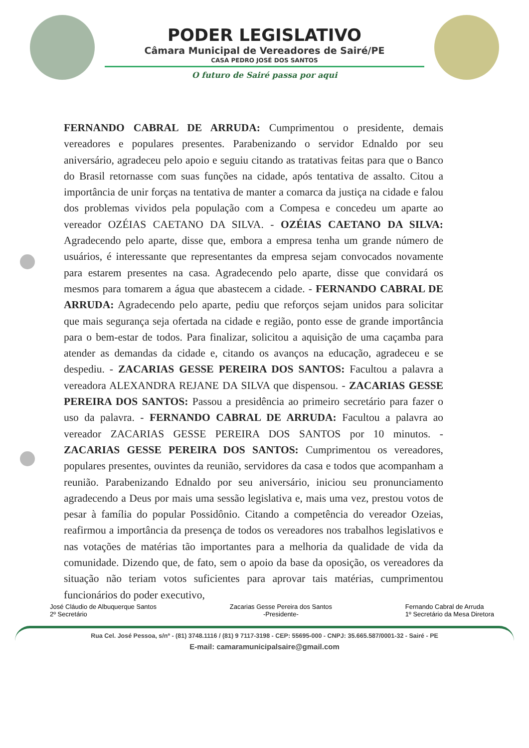PODER LEGISLATIVO
Câmara Municipal de Vereadores de Sairé/PE
CASA PEDRO JOSÉ DOS SANTOS
O futuro de Sairé passa por aqui
FERNANDO CABRAL DE ARRUDA: Cumprimentou o presidente, demais vereadores e populares presentes. Parabenizando o servidor Ednaldo por seu aniversário, agradeceu pelo apoio e seguiu citando as tratativas feitas para que o Banco do Brasil retornasse com suas funções na cidade, após tentativa de assalto. Citou a importância de unir forças na tentativa de manter a comarca da justiça na cidade e falou dos problemas vividos pela população com a Compesa e concedeu um aparte ao vereador OZÉIAS CAETANO DA SILVA. - OZÉIAS CAETANO DA SILVA: Agradecendo pelo aparte, disse que, embora a empresa tenha um grande número de usuários, é interessante que representantes da empresa sejam convocados novamente para estarem presentes na casa. Agradecendo pelo aparte, disse que convidará os mesmos para tomarem a água que abastecem a cidade. - FERNANDO CABRAL DE ARRUDA: Agradecendo pelo aparte, pediu que reforços sejam unidos para solicitar que mais segurança seja ofertada na cidade e região, ponto esse de grande importância para o bem-estar de todos. Para finalizar, solicitou a aquisição de uma caçamba para atender as demandas da cidade e, citando os avanços na educação, agradeceu e se despediu. - ZACARIAS GESSE PEREIRA DOS SANTOS: Facultou a palavra a vereadora ALEXANDRA REJANE DA SILVA que dispensou. - ZACARIAS GESSE PEREIRA DOS SANTOS: Passou a presidência ao primeiro secretário para fazer o uso da palavra. - FERNANDO CABRAL DE ARRUDA: Facultou a palavra ao vereador ZACARIAS GESSE PEREIRA DOS SANTOS por 10 minutos. - ZACARIAS GESSE PEREIRA DOS SANTOS: Cumprimentou os vereadores, populares presentes, ouvintes da reunião, servidores da casa e todos que acompanham a reunião. Parabenizando Ednaldo por seu aniversário, iniciou seu pronunciamento agradecendo a Deus por mais uma sessão legislativa e, mais uma vez, prestou votos de pesar à família do popular Possidônio. Citando a competência do vereador Ozeias, reafirmou a importância da presença de todos os vereadores nos trabalhos legislativos e nas votações de matérias tão importantes para a melhoria da qualidade de vida da comunidade. Dizendo que, de fato, sem o apoio da base da oposição, os vereadores da situação não teriam votos suficientes para aprovar tais matérias, cumprimentou funcionários do poder executivo,
José Cláudio de Albuquerque Santos
2º Secretário
Zacarias Gesse Pereira dos Santos
-Presidente-
Fernando Cabral de Arruda
1º Secretário da Mesa Diretora
Rua Cel. José Pessoa, s/nº - (81) 3748.1116 / (81) 9 7117-3198 - CEP: 55695-000 - CNPJ: 35.665.587/0001-32 - Sairé - PE
E-mail: camaramunicipalsaire@gmail.com